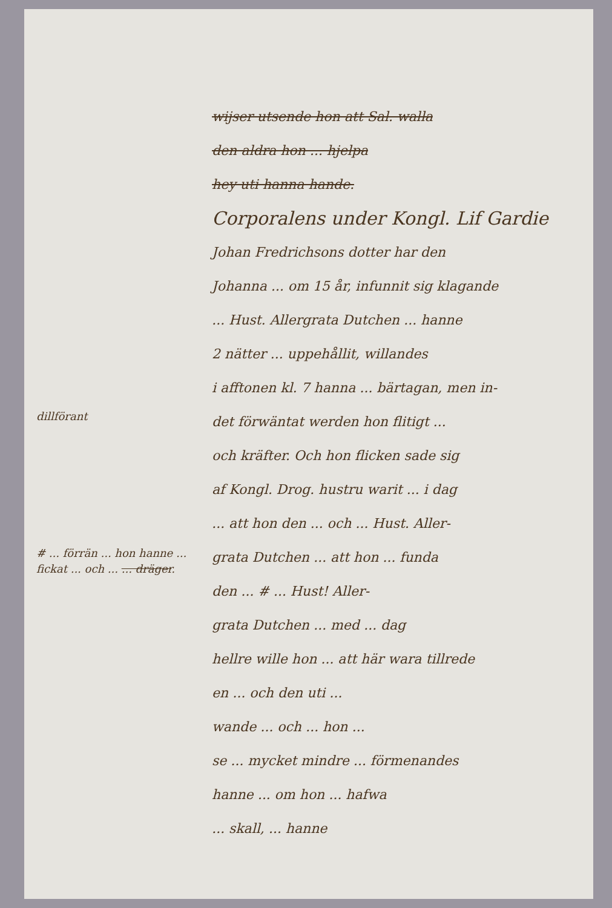wijser utsende hon att Sal. walla
den aldra hon ... hjelpa
hey uti hanna hande.
Corporalens under Kongl. Lif Gardie
Johan Fredrichsons dotter har den
Johanna ... om 15 år, infunnit sig klagande
... Hust. Allergrata Dutchen ... hanne
2 nätter ... uppehållit, willandes
i afftonen kl. 7 hanna ... bärtagan, men in-
det förwäntat werden hon flitigt ...
och kräfter. Och hon flicken sade sig
af Kongl. Drog. hustru warit ... i dag
... att hon den ... och ... Hust. Aller-
grata Dutchen ... att hon ... funda
den ... # ... Hust! Aller-
grata Dutchen ... med ... dag
hellre wille hon ... att här wara tillrede
en ... och den uti ...
wande ... och ... hon ...
se ... mycket mindre ... förmenandes
hanne ... om hon ... hafwa
... skall, ... hanne
dillförant
# ... förrän ... hon hanne ... fickat ... och ... ... dräger.